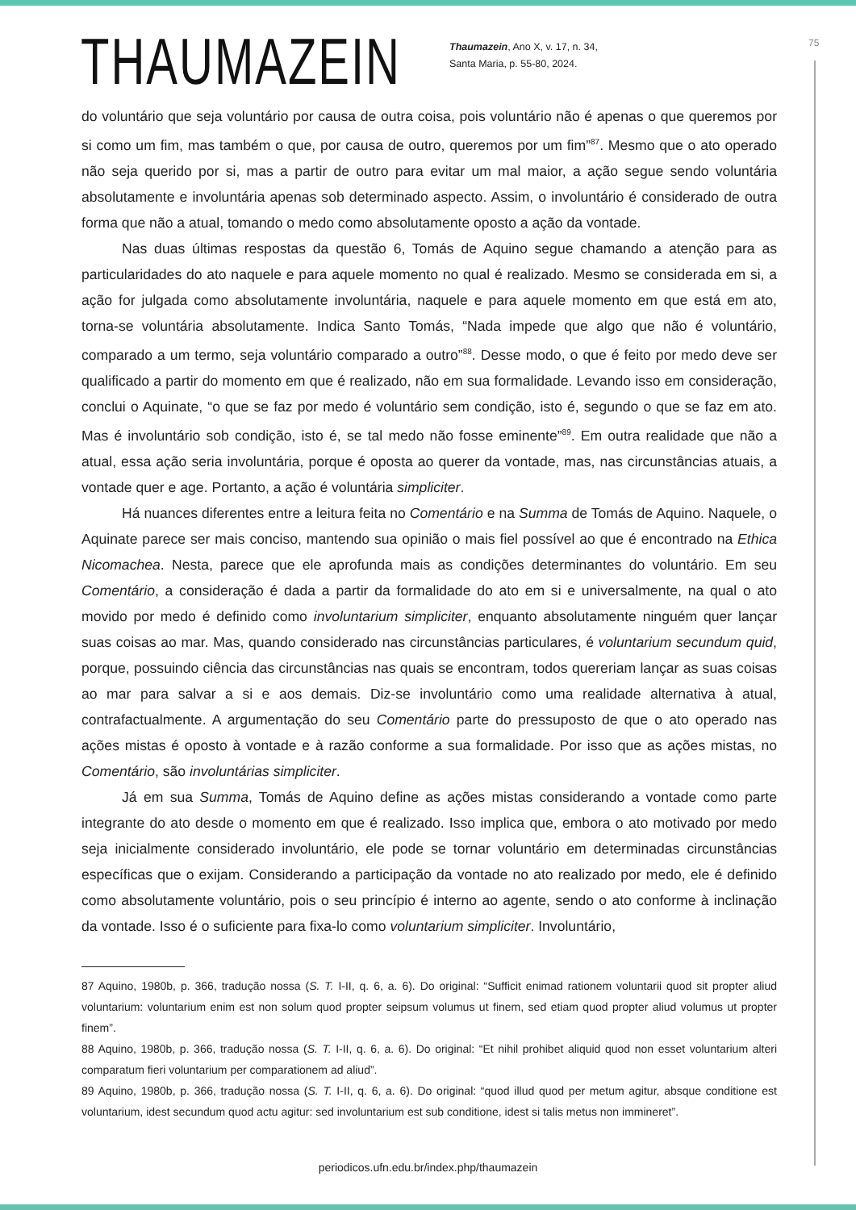75
THAUMAZEIN
Thaumazein, Ano X, v. 17, n. 34,
Santa Maria, p. 55-80, 2024.
do voluntário que seja voluntário por causa de outra coisa, pois voluntário não é apenas o que queremos por si como um fim, mas também o que, por causa de outro, queremos por um fim”<sup>87</sup>. Mesmo que o ato operado não seja querido por si, mas a partir de outro para evitar um mal maior, a ação segue sendo voluntária absolutamente e involuntária apenas sob determinado aspecto. Assim, o involuntário é considerado de outra forma que não a atual, tomando o medo como absolutamente oposto a ação da vontade.
Nas duas últimas respostas da questão 6, Tomás de Aquino segue chamando a atenção para as particularidades do ato naquele e para aquele momento no qual é realizado. Mesmo se considerada em si, a ação for julgada como absolutamente involuntária, naquele e para aquele momento em que está em ato, torna-se voluntária absolutamente. Indica Santo Tomás, “Nada impede que algo que não é voluntário, comparado a um termo, seja voluntário comparado a outro”<sup>88</sup>. Desse modo, o que é feito por medo deve ser qualificado a partir do momento em que é realizado, não em sua formalidade. Levando isso em consideração, conclui o Aquinate, “o que se faz por medo é voluntário sem condição, isto é, segundo o que se faz em ato. Mas é involuntário sob condição, isto é, se tal medo não fosse eminente”<sup>89</sup>. Em outra realidade que não a atual, essa ação seria involuntária, porque é oposta ao querer da vontade, mas, nas circunstâncias atuais, a vontade quer e age. Portanto, a ação é voluntária simpliciter.
Há nuances diferentes entre a leitura feita no Comentário e na Summa de Tomás de Aquino. Naquele, o Aquinate parece ser mais conciso, mantendo sua opinião o mais fiel possível ao que é encontrado na Ethica Nicomachea. Nesta, parece que ele aprofunda mais as condições determinantes do voluntário. Em seu Comentário, a consideração é dada a partir da formalidade do ato em si e universalmente, na qual o ato movido por medo é definido como involuntarium simpliciter, enquanto absolutamente ninguém quer lançar suas coisas ao mar. Mas, quando considerado nas circunstâncias particulares, é voluntarium secundum quid, porque, possuindo ciência das circunstâncias nas quais se encontram, todos quereriam lançar as suas coisas ao mar para salvar a si e aos demais. Diz-se involuntário como uma realidade alternativa à atual, contrafactualmente. A argumentação do seu Comentário parte do pressuposto de que o ato operado nas ações mistas é oposto à vontade e à razão conforme a sua formalidade. Por isso que as ações mistas, no Comentário, são involuntárias simpliciter.
Já em sua Summa, Tomás de Aquino define as ações mistas considerando a vontade como parte integrante do ato desde o momento em que é realizado. Isso implica que, embora o ato motivado por medo seja inicialmente considerado involuntário, ele pode se tornar voluntário em determinadas circunstâncias específicas que o exijam. Considerando a participação da vontade no ato realizado por medo, ele é definido como absolutamente voluntário, pois o seu princípio é interno ao agente, sendo o ato conforme à inclinação da vontade. Isso é o suficiente para fixa-lo como voluntarium simpliciter. Involuntário,
87 Aquino, 1980b, p. 366, tradução nossa (S. T. I-II, q. 6, a. 6). Do original: “Sufficit enimad rationem voluntarii quod sit propter aliud voluntarium: voluntarium enim est non solum quod propter seipsum volumus ut finem, sed etiam quod propter aliud volumus ut propter finem”.
88 Aquino, 1980b, p. 366, tradução nossa (S. T. I-II, q. 6, a. 6). Do original: “Et nihil prohibet aliquid quod non esset voluntarium alteri comparatum fieri voluntarium per comparationem ad aliud”.
89 Aquino, 1980b, p. 366, tradução nossa (S. T. I-II, q. 6, a. 6). Do original: “quod illud quod per metum agitur, absque conditione est voluntarium, idest secundum quod actu agitur: sed involuntarium est sub conditione, idest si talis metus non immineret”.
periodicos.ufn.edu.br/index.php/thaumazein